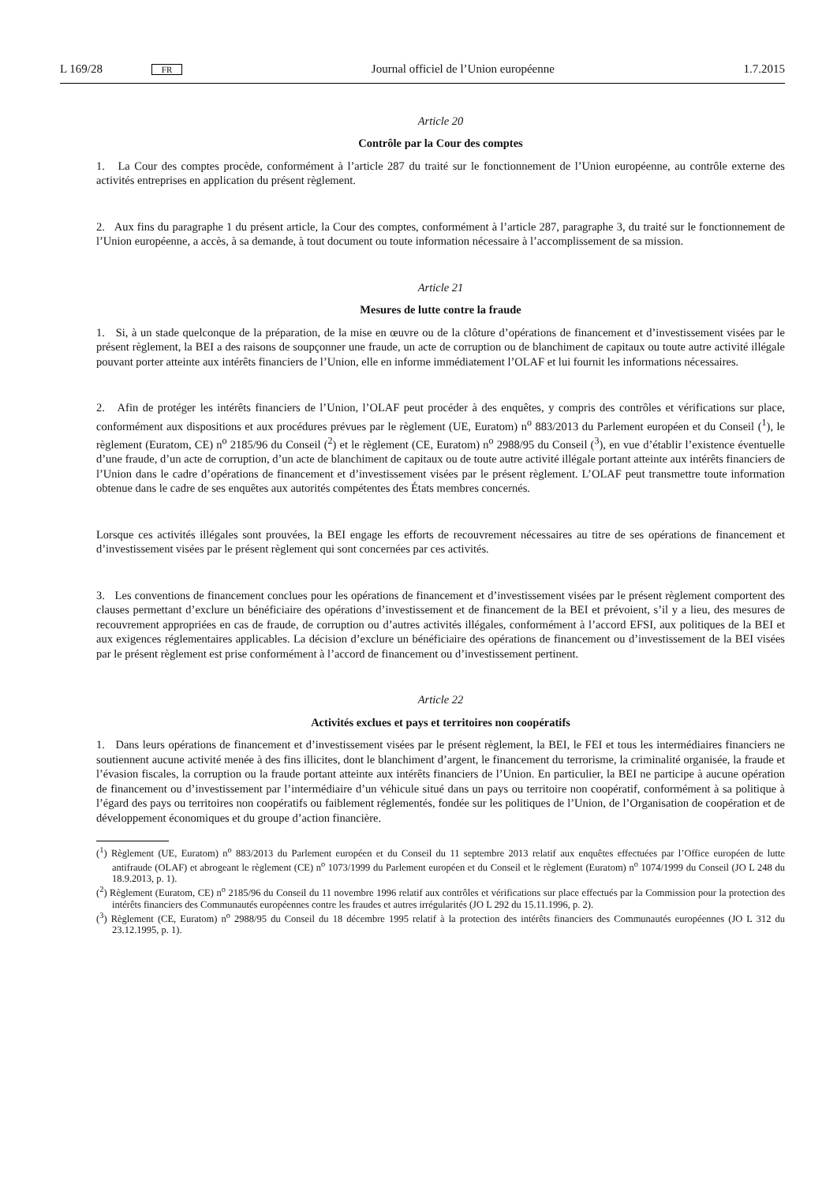L 169/28 FR Journal officiel de l’Union européenne 1.7.2015
Article 20
Contrôle par la Cour des comptes
1. La Cour des comptes procède, conformément à l’article 287 du traité sur le fonctionnement de l’Union européenne, au contrôle externe des activités entreprises en application du présent règlement.
2. Aux fins du paragraphe 1 du présent article, la Cour des comptes, conformément à l’article 287, paragraphe 3, du traité sur le fonctionnement de l’Union européenne, a accès, à sa demande, à tout document ou toute information nécessaire à l’accomplissement de sa mission.
Article 21
Mesures de lutte contre la fraude
1. Si, à un stade quelconque de la préparation, de la mise en œuvre ou de la clôture d’opérations de financement et d’investissement visées par le présent règlement, la BEI a des raisons de soupçonner une fraude, un acte de corruption ou de blanchiment de capitaux ou toute autre activité illégale pouvant porter atteinte aux intérêts financiers de l’Union, elle en informe immédiatement l’OLAF et lui fournit les informations nécessaires.
2. Afin de protéger les intérêts financiers de l’Union, l’OLAF peut procéder à des enquêtes, y compris des contrôles et vérifications sur place, conformément aux dispositions et aux procédures prévues par le règlement (UE, Euratom) n<sup>o</sup> 883/2013 du Parlement européen et du Conseil (<sup>1</sup>), le règlement (Euratom, CE) n<sup>o</sup> 2185/96 du Conseil (<sup>2</sup>) et le règlement (CE, Euratom) n<sup>o</sup> 2988/95 du Conseil (<sup>3</sup>), en vue d’établir l’existence éventuelle d’une fraude, d’un acte de corruption, d’un acte de blanchiment de capitaux ou de toute autre activité illégale portant atteinte aux intérêts financiers de l’Union dans le cadre d’opérations de financement et d’investissement visées par le présent règlement. L’OLAF peut transmettre toute information obtenue dans le cadre de ses enquêtes aux autorités compétentes des États membres concernés.
Lorsque ces activités illégales sont prouvées, la BEI engage les efforts de recouvrement nécessaires au titre de ses opérations de financement et d’investissement visées par le présent règlement qui sont concernées par ces activités.
3. Les conventions de financement conclues pour les opérations de financement et d’investissement visées par le présent règlement comportent des clauses permettant d’exclure un bénéficiaire des opérations d’investissement et de financement de la BEI et prévoient, s’il y a lieu, des mesures de recouvrement appropriées en cas de fraude, de corruption ou d’autres activités illégales, conformément à l’accord EFSI, aux politiques de la BEI et aux exigences réglementaires applicables. La décision d’exclure un bénéficiaire des opérations de financement ou d’investissement de la BEI visées par le présent règlement est prise conformément à l’accord de financement ou d’investissement pertinent.
Article 22
Activités exclues et pays et territoires non coopératifs
1. Dans leurs opérations de financement et d’investissement visées par le présent règlement, la BEI, le FEI et tous les intermédiaires financiers ne soutiennent aucune activité menée à des fins illicites, dont le blanchiment d’argent, le financement du terrorisme, la criminalité organisée, la fraude et l’évasion fiscales, la corruption ou la fraude portant atteinte aux intérêts financiers de l’Union. En particulier, la BEI ne participe à aucune opération de financement ou d’investissement par l’intermédiaire d’un véhicule situé dans un pays ou territoire non coopératif, conformément à sa politique à l’égard des pays ou territoires non coopératifs ou faiblement réglementés, fondée sur les politiques de l’Union, de l’Organisation de coopération et de développement économiques et du groupe d’action financière.
(<sup>1</sup>) Règlement (UE, Euratom) n<sup>o</sup> 883/2013 du Parlement européen et du Conseil du 11 septembre 2013 relatif aux enquêtes effectuées par l’Office européen de lutte antifraude (OLAF) et abrogeant le règlement (CE) n<sup>o</sup> 1073/1999 du Parlement européen et du Conseil et le règlement (Euratom) n<sup>o</sup> 1074/1999 du Conseil (JO L 248 du 18.9.2013, p. 1).
(<sup>2</sup>) Règlement (Euratom, CE) n<sup>o</sup> 2185/96 du Conseil du 11 novembre 1996 relatif aux contrôles et vérifications sur place effectués par la Commission pour la protection des intérêts financiers des Communautés européennes contre les fraudes et autres irrégularités (JO L 292 du 15.11.1996, p. 2).
(<sup>3</sup>) Règlement (CE, Euratom) n<sup>o</sup> 2988/95 du Conseil du 18 décembre 1995 relatif à la protection des intérêts financiers des Communautés européennes (JO L 312 du 23.12.1995, p. 1).